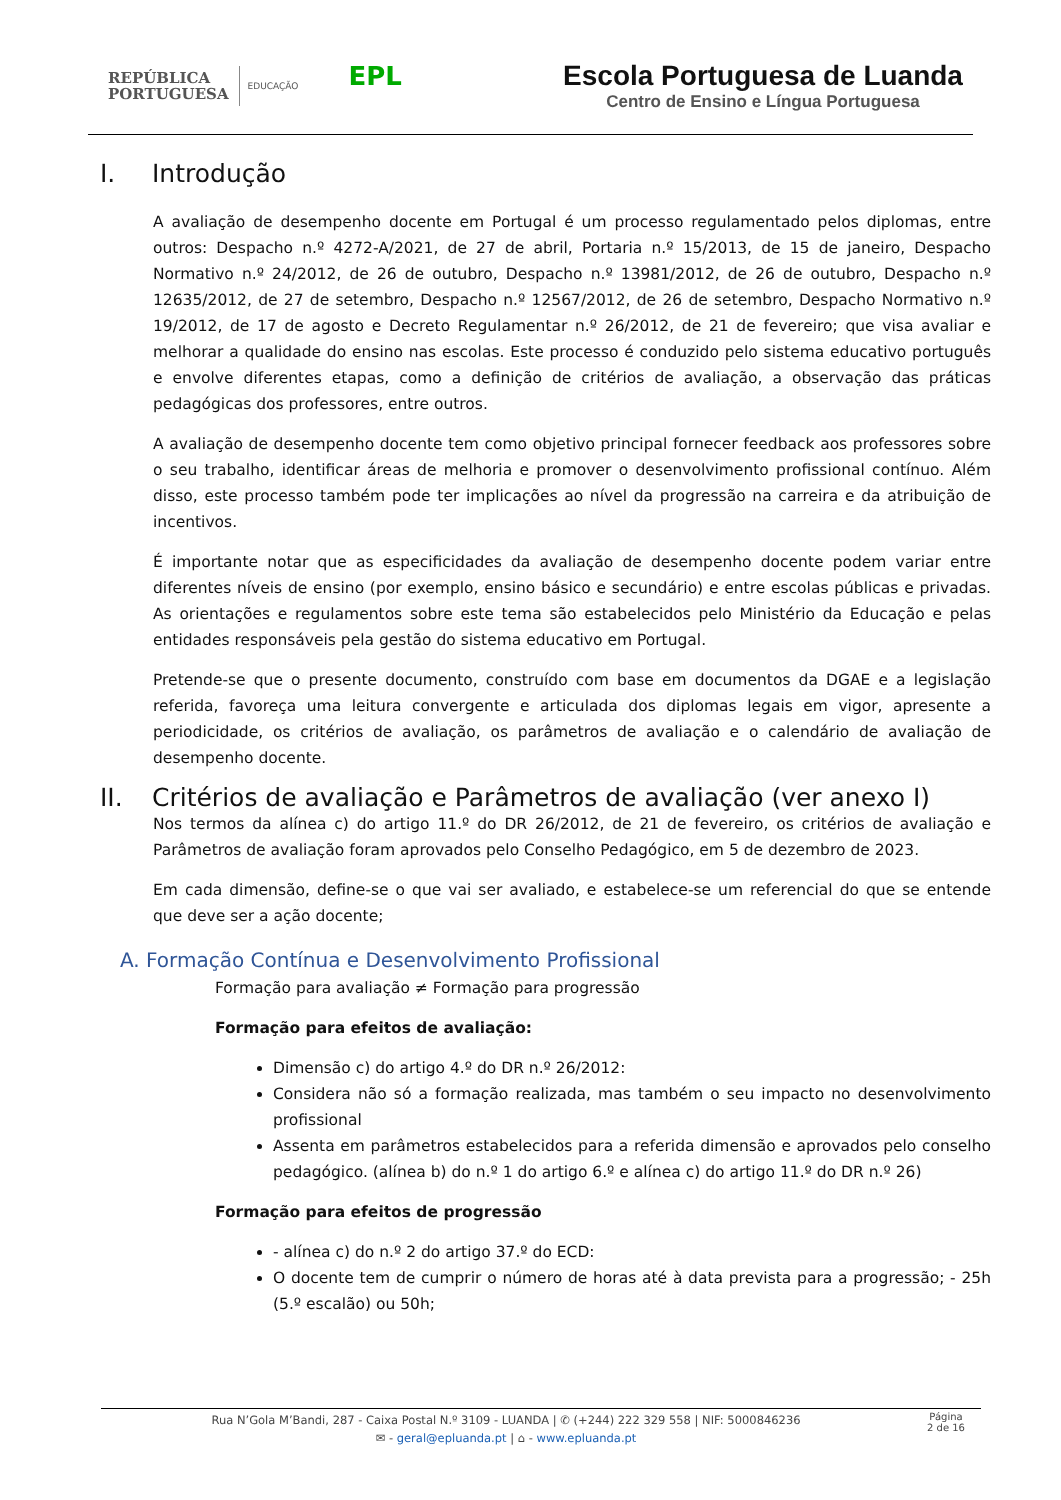REPÚBLICA
PORTUGUESA
EDUCAÇÃO
EPL
Escola Portuguesa de Luanda
Centro de Ensino e Língua Portuguesa
I. Introdução
A avaliação de desempenho docente em Portugal é um processo regulamentado pelos diplomas, entre outros: Despacho n.º 4272-A/2021, de 27 de abril, Portaria n.º 15/2013, de 15 de janeiro, Despacho Normativo n.º 24/2012, de 26 de outubro, Despacho n.º 13981/2012, de 26 de outubro, Despacho n.º 12635/2012, de 27 de setembro, Despacho n.º 12567/2012, de 26 de setembro, Despacho Normativo n.º 19/2012, de 17 de agosto e Decreto Regulamentar n.º 26/2012, de 21 de fevereiro; que visa avaliar e melhorar a qualidade do ensino nas escolas. Este processo é conduzido pelo sistema educativo português e envolve diferentes etapas, como a definição de critérios de avaliação, a observação das práticas pedagógicas dos professores, entre outros.
A avaliação de desempenho docente tem como objetivo principal fornecer feedback aos professores sobre o seu trabalho, identificar áreas de melhoria e promover o desenvolvimento profissional contínuo. Além disso, este processo também pode ter implicações ao nível da progressão na carreira e da atribuição de incentivos.
É importante notar que as especificidades da avaliação de desempenho docente podem variar entre diferentes níveis de ensino (por exemplo, ensino básico e secundário) e entre escolas públicas e privadas. As orientações e regulamentos sobre este tema são estabelecidos pelo Ministério da Educação e pelas entidades responsáveis pela gestão do sistema educativo em Portugal.
Pretende-se que o presente documento, construído com base em documentos da DGAE e a legislação referida, favoreça uma leitura convergente e articulada dos diplomas legais em vigor, apresente a periodicidade, os critérios de avaliação, os parâmetros de avaliação e o calendário de avaliação de desempenho docente.
II. Critérios de avaliação e Parâmetros de avaliação (ver anexo I)
Nos termos da alínea c) do artigo 11.º do DR 26/2012, de 21 de fevereiro, os critérios de avaliação e Parâmetros de avaliação foram aprovados pelo Conselho Pedagógico, em 5 de dezembro de 2023.
Em cada dimensão, define-se o que vai ser avaliado, e estabelece-se um referencial do que se entende que deve ser a ação docente;
A. Formação Contínua e Desenvolvimento Profissional
Formação para avaliação ≠ Formação para progressão
Formação para efeitos de avaliação:
Dimensão c) do artigo 4.º do DR n.º 26/2012:
Considera não só a formação realizada, mas também o seu impacto no desenvolvimento profissional
Assenta em parâmetros estabelecidos para a referida dimensão e aprovados pelo conselho pedagógico. (alínea b) do n.º 1 do artigo 6.º e alínea c) do artigo 11.º do DR n.º 26)
Formação para efeitos de progressão
- alínea c) do n.º 2 do artigo 37.º do ECD:
O docente tem de cumprir o número de horas até à data prevista para a progressão; - 25h (5.º escalão) ou 50h;
Rua N’Gola M’Bandi, 287 - Caixa Postal N.º 3109 - LUANDA | ✆ (+244) 222 329 558 | NIF: 5000846236
✉ - geral@epluanda.pt | ⌂ - www.epluanda.pt
Página
2 de 16